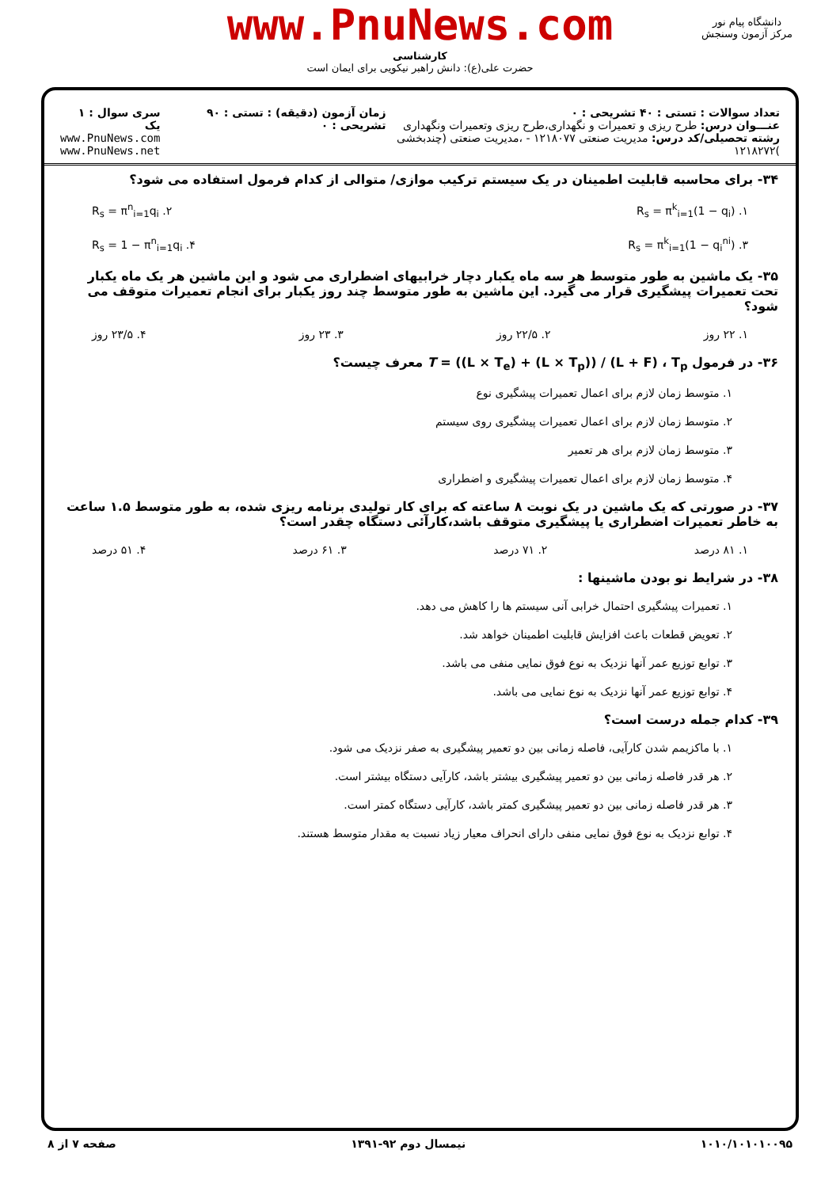www.PnuNews.com
دانشگاه پیام نور
مرکز آزمون وسنجش
کارشناسی
حضرت علی(ع): دانش راهبر نیکویی برای ایمان است
تعداد سوالات : تستی : ۴۰ تشریحی : ۰
عنـــوان درس: طرح ریزی و تعمیرات و نگهداری،طرح ریزی وتعمیرات ونگهداری
رشته تحصیلی/کد درس: مدیریت صنعتی ۱۲۱۸۰۷۷ - ،مدیریت صنعتی (چندبخشی )۱۲۱۸۲۷۲
زمان آزمون (دقیقه) : تستی : ۹۰ تشریحی : ۰
سری سوال : ۱ یک
www.PnuNews.com
www.PnuNews.net
۳۴- برای محاسبه قابلیت اطمینان در یک سیستم ترکیب موازی/ متوالی از کدام فرمول استفاده می شود؟
۱. R<sub>s</sub> = π<sup>k</sup><sub>i=1</sub>(1 − q<sub>i</sub>) ۲. R<sub>s</sub> = π<sup>n</sup><sub>i=1</sub>q<sub>i</sub>
۳. R<sub>s</sub> = π<sup>k</sup><sub>i=1</sub>(1 − q<sub>i</sub><sup>ni</sup>) ۴. R<sub>s</sub> = 1 − π<sup>n</sup><sub>i=1</sub>q<sub>i</sub>
۳۵- یک ماشین به طور متوسط هر سه ماه یکبار دچار خرابیهای اضطراری می شود و این ماشین هر یک ماه یکبار تحت تعمیرات پیشگیری قرار می گیرد. این ماشین به طور متوسط چند روز یکبار برای انجام تعمیرات متوقف می شود؟
۱. ۲۲ روز ۲. ۲۲/۵ روز ۳. ۲۳ روز ۴. ۲۳/۵ روز
۳۶- در فرمول T = ((L × T<sub>e</sub>) + (L × T<sub>p</sub>)) / (L + F) ، T<sub>p</sub> معرف چیست؟
۱. متوسط زمان لازم برای اعمال تعمیرات پیشگیری نوع
۲. متوسط زمان لازم برای اعمال تعمیرات پیشگیری روی سیستم
۳. متوسط زمان لازم برای هر تعمیر
۴. متوسط زمان لازم برای اعمال تعمیرات پیشگیری و اضطراری
۳۷- در صورتی که یک ماشین در یک نوبت ۸ ساعته که برای کار تولیدی برنامه ریزی شده، به طور متوسط ۱.۵ ساعت به خاطر تعمیرات اضطراری یا پیشگیری متوقف باشد،کارآئی دستگاه چقدر است؟
۱. ۸۱ درصد ۲. ۷۱ درصد ۳. ۶۱ درصد ۴. ۵۱ درصد
۳۸- در شرایط نو بودن ماشینها :
۱. تعمیرات پیشگیری احتمال خرابی آنی سیستم ها را کاهش می دهد.
۲. تعویض قطعات باعث افزایش قابلیت اطمینان خواهد شد.
۳. توابع توزیع عمر آنها نزدیک به نوع فوق نمایی منفی می باشد.
۴. توابع توزیع عمر آنها نزدیک به نوع نمایی می باشد.
۳۹- کدام جمله درست است؟
۱. با ماکزیمم شدن کارآیی، فاصله زمانی بین دو تعمیر پیشگیری به صفر نزدیک می شود.
۲. هر قدر فاصله زمانی بین دو تعمیر پیشگیری بیشتر باشد، کارآیی دستگاه بیشتر است.
۳. هر قدر فاصله زمانی بین دو تعمیر پیشگیری کمتر باشد، کارآیی دستگاه کمتر است.
۴. توابع نزدیک به نوع فوق نمایی منفی دارای انحراف معیار زیاد نسبت به مقدار متوسط هستند.
۱۰۱۰/۱۰۱۰۱۰۰۹۵ نیمسال دوم ۹۲-۱۳۹۱ صفحه ۷ از ۸